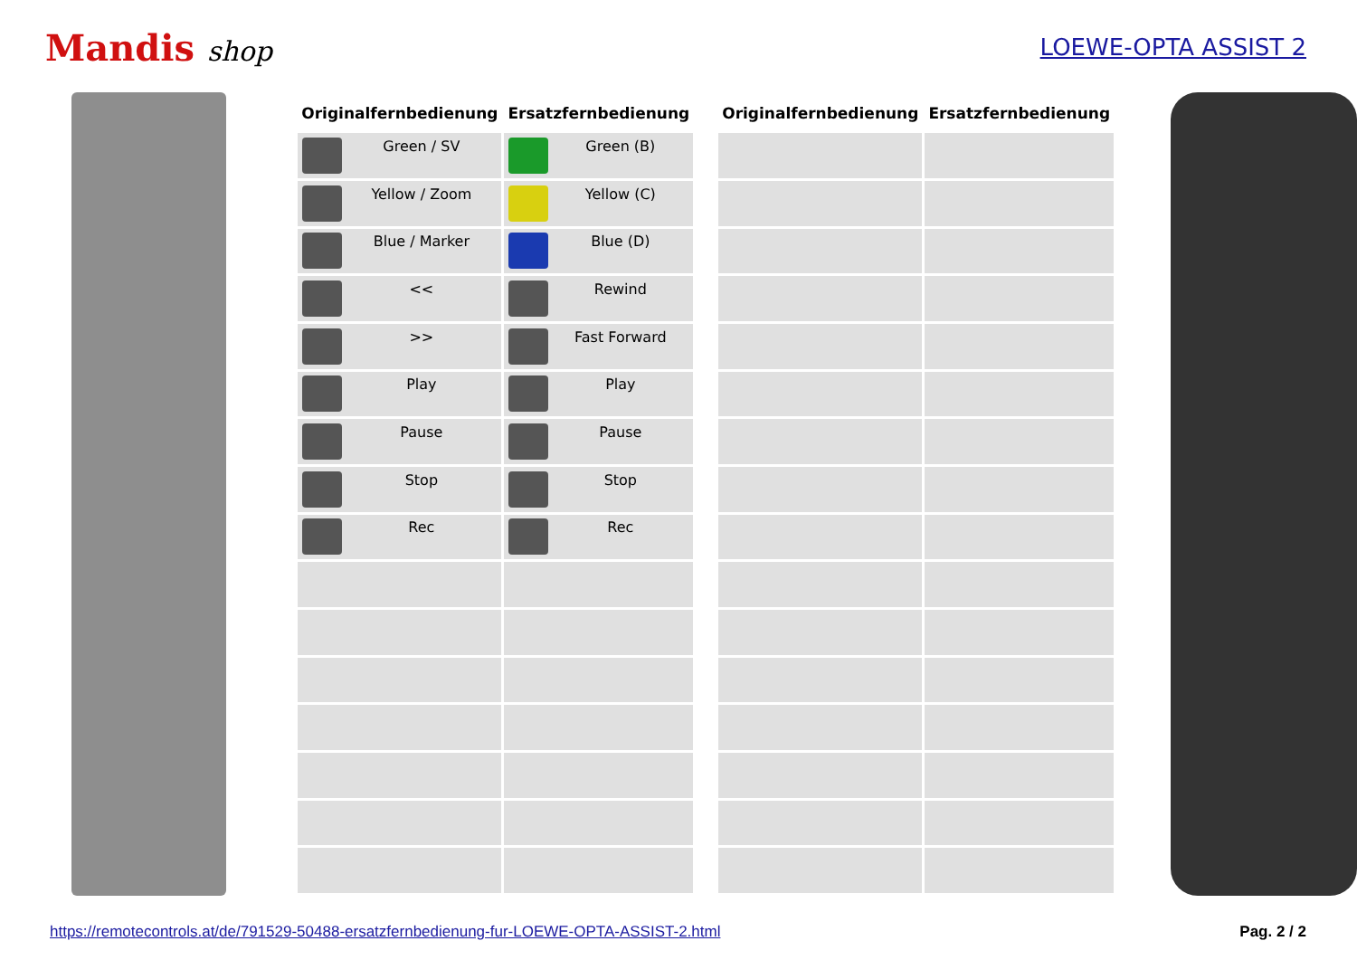Mandis shop
LOEWE-OPTA ASSIST 2
| Originalfernbedienung | Ersatzfernbedienung |
| --- | --- |
| Green / SV | Green (B) |
| Yellow / Zoom | Yellow (C) |
| Blue / Marker | Blue (D) |
| << | Rewind |
| >> | Fast Forward |
| Play | Play |
| Pause | Pause |
| Stop | Stop |
| Rec | Rec |
| Originalfernbedienung | Ersatzfernbedienung |
| --- | --- |
https://remotecontrols.at/de/791529-50488-ersatzfernbedienung-fur-LOEWE-OPTA-ASSIST-2.html Pag. 2 / 2